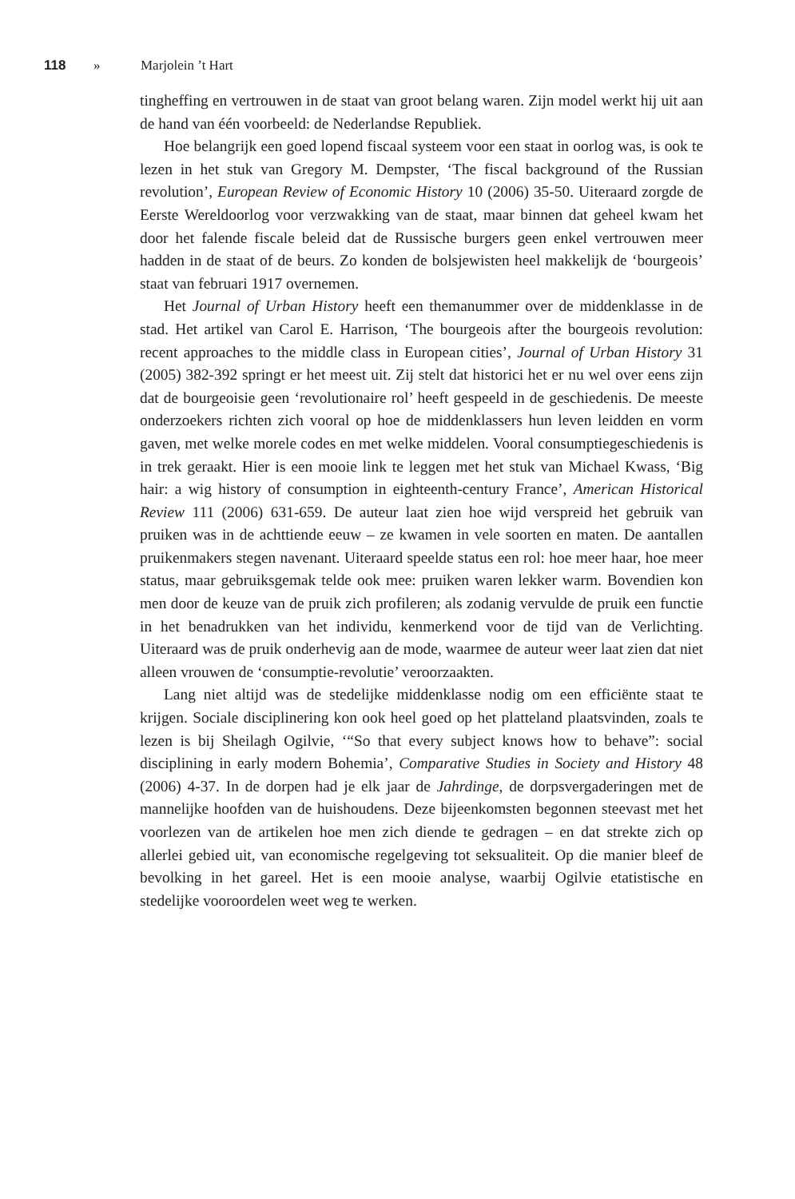118 » Marjolein ’t Hart
tingheffing en vertrouwen in de staat van groot belang waren. Zijn model werkt hij uit aan de hand van één voorbeeld: de Nederlandse Republiek.
Hoe belangrijk een goed lopend fiscaal systeem voor een staat in oorlog was, is ook te lezen in het stuk van Gregory M. Dempster, ‘The fiscal background of the Russian revolution’, European Review of Economic History 10 (2006) 35-50. Uiteraard zorgde de Eerste Wereldoorlog voor verzwakking van de staat, maar binnen dat geheel kwam het door het falende fiscale beleid dat de Russische burgers geen enkel vertrouwen meer hadden in de staat of de beurs. Zo konden de bolsjewisten heel makkelijk de ‘bourgeois’ staat van februari 1917 overnemen.
Het Journal of Urban History heeft een themanummer over de middenklasse in de stad. Het artikel van Carol E. Harrison, ‘The bourgeois after the bourgeois revolution: recent approaches to the middle class in European cities’, Journal of Urban History 31 (2005) 382-392 springt er het meest uit. Zij stelt dat historici het er nu wel over eens zijn dat de bourgeoisie geen ‘revolutionaire rol’ heeft gespeeld in de geschiedenis. De meeste onderzoekers richten zich vooral op hoe de middenklassers hun leven leidden en vorm gaven, met welke morele codes en met welke middelen. Vooral consumptiegeschiedenis is in trek geraakt. Hier is een mooie link te leggen met het stuk van Michael Kwass, ‘Big hair: a wig history of consumption in eighteenth-century France’, American Historical Review 111 (2006) 631-659. De auteur laat zien hoe wijd verspreid het gebruik van pruiken was in de achttiende eeuw – ze kwamen in vele soorten en maten. De aantallen pruikenmakers stegen navenant. Uiteraard speelde status een rol: hoe meer haar, hoe meer status, maar gebruiksgemak telde ook mee: pruiken waren lekker warm. Bovendien kon men door de keuze van de pruik zich profileren; als zodanig vervulde de pruik een functie in het benadrukken van het individu, kenmerkend voor de tijd van de Verlichting. Uiteraard was de pruik onderhevig aan de mode, waarmee de auteur weer laat zien dat niet alleen vrouwen de ‘consumptie-revolutie’ veroorzaakten.
Lang niet altijd was de stedelijke middenklasse nodig om een efficiënte staat te krijgen. Sociale disciplinering kon ook heel goed op het platteland plaatsvinden, zoals te lezen is bij Sheilagh Ogilvie, ‘“So that every subject knows how to behave”: social disciplining in early modern Bohemia’, Comparative Studies in Society and History 48 (2006) 4-37. In de dorpen had je elk jaar de Jahrdinge, de dorpsvergaderingen met de mannelijke hoofden van de huishoudens. Deze bijeenkomsten begonnen steevast met het voorlezen van de artikelen hoe men zich diende te gedragen – en dat strekte zich op allerlei gebied uit, van economische regelgeving tot seksualiteit. Op die manier bleef de bevolking in het gareel. Het is een mooie analyse, waarbij Ogilvie etatistische en stedelijke vooroordelen weet weg te werken.